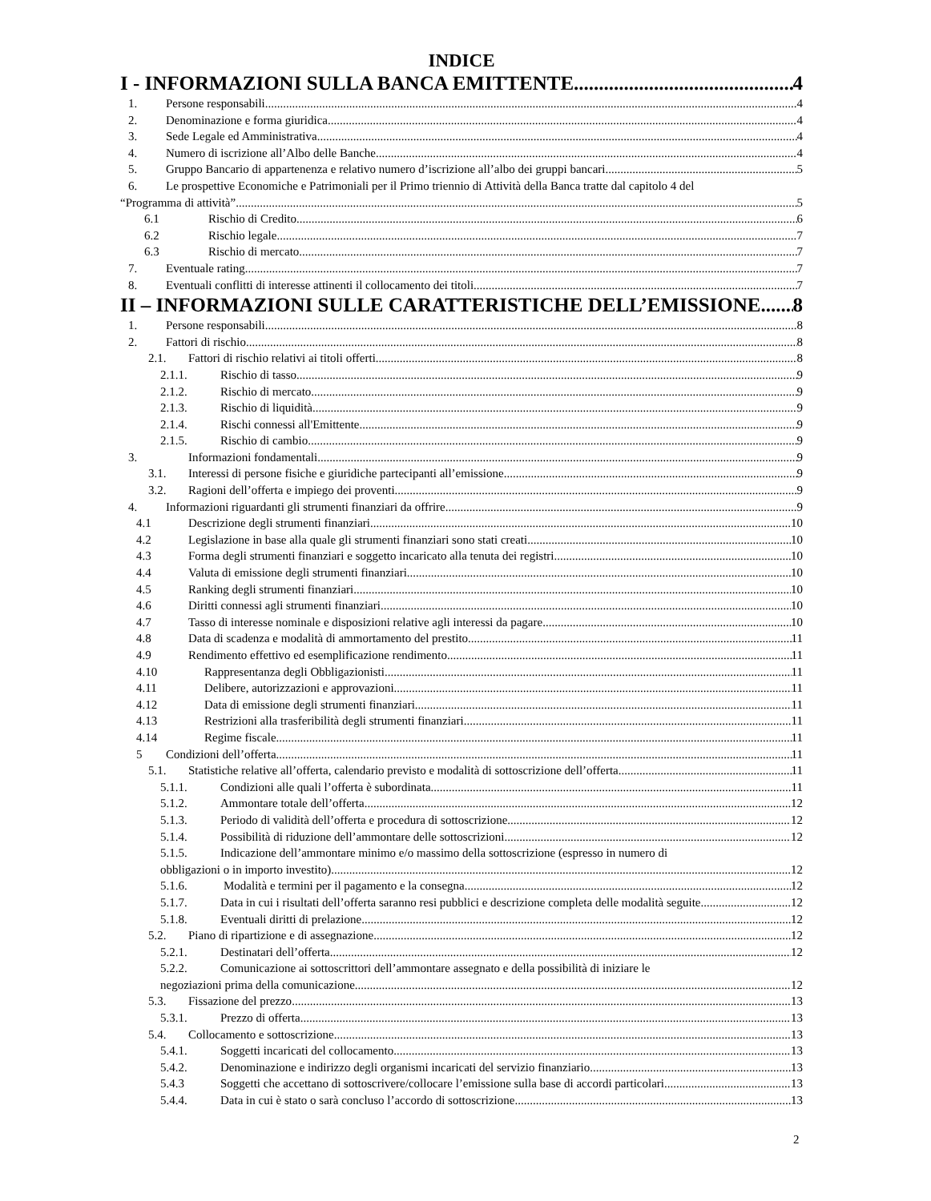INDICE
I - INFORMAZIONI SULLA BANCA EMITTENTE 4
1. Persone responsabili 4
2. Denominazione e forma giuridica 4
3. Sede Legale ed Amministrativa 4
4. Numero di iscrizione all’Albo delle Banche 4
5. Gruppo Bancario di appartenenza e relativo numero d’iscrizione all’albo dei gruppi bancari 5
6. Le prospettive Economiche e Patrimoniali per il Primo triennio di Attività della Banca tratte dal capitolo 4 del
“Programma di attività” 5
6.1 Rischio di Credito 6
6.2 Rischio legale 7
6.3 Rischio di mercato 7
7. Eventuale rating 7
8. Eventuali conflitti di interesse attinenti il collocamento dei titoli 7
II – INFORMAZIONI SULLE CARATTERISTICHE DELL’EMISSIONE 8
1. Persone responsabili 8
2. Fattori di rischio 8
2.1. Fattori di rischio relativi ai titoli offerti 8
2.1.1. Rischio di tasso 9
2.1.2. Rischio di mercato 9
2.1.3. Rischio di liquidità 9
2.1.4. Rischi connessi all'Emittente 9
2.1.5. Rischio di cambio 9
3. Informazioni fondamentali 9
3.1. Interessi di persone fisiche e giuridiche partecipanti all’emissione 9
3.2. Ragioni dell’offerta e impiego dei proventi 9
4. Informazioni riguardanti gli strumenti finanziari da offrire 9
4.1 Descrizione degli strumenti finanziari 10
4.2 Legislazione in base alla quale gli strumenti finanziari sono stati creati 10
4.3 Forma degli strumenti finanziari e soggetto incaricato alla tenuta dei registri 10
4.4 Valuta di emissione degli strumenti finanziari 10
4.5 Ranking degli strumenti finanziari 10
4.6 Diritti connessi agli strumenti finanziari 10
4.7 Tasso di interesse nominale e disposizioni relative agli interessi da pagare 10
4.8 Data di scadenza e modalità di ammortamento del prestito 11
4.9 Rendimento effettivo ed esemplificazione rendimento 11
4.10 Rappresentanza degli Obbligazionisti 11
4.11 Delibere, autorizzazioni e approvazioni 11
4.12 Data di emissione degli strumenti finanziari 11
4.13 Restrizioni alla trasferibilità degli strumenti finanziari 11
4.14 Regime fiscale 11
5 Condizioni dell’offerta 11
5.1. Statistiche relative all’offerta, calendario previsto e modalità di sottoscrizione dell’offerta 11
5.1.1. Condizioni alle quali l’offerta è subordinata 11
5.1.2. Ammontare totale dell’offerta 12
5.1.3. Periodo di validità dell’offerta e procedura di sottoscrizione 12
5.1.4. Possibilità di riduzione dell’ammontare delle sottoscrizioni 12
5.1.5. Indicazione dell’ammontare minimo e/o massimo della sottoscrizione (espresso in numero di
obbligazioni o in importo investito) 12
5.1.6. Modalità e termini per il pagamento e la consegna 12
5.1.7. Data in cui i risultati dell’offerta saranno resi pubblici e descrizione completa delle modalità seguite 12
5.1.8. Eventuali diritti di prelazione 12
5.2. Piano di ripartizione e di assegnazione 12
5.2.1. Destinatari dell’offerta 12
5.2.2. Comunicazione ai sottoscrittori dell’ammontare assegnato e della possibilità di iniziare le
negoziazioni prima della comunicazione 12
5.3. Fissazione del prezzo 13
5.3.1. Prezzo di offerta 13
5.4. Collocamento e sottoscrizione 13
5.4.1. Soggetti incaricati del collocamento 13
5.4.2. Denominazione e indirizzo degli organismi incaricati del servizio finanziario 13
5.4.3 Soggetti che accettano di sottoscrivere/collocare l’emissione sulla base di accordi particolari 13
5.4.4. Data in cui è stato o sarà concluso l’accordo di sottoscrizione 13
2